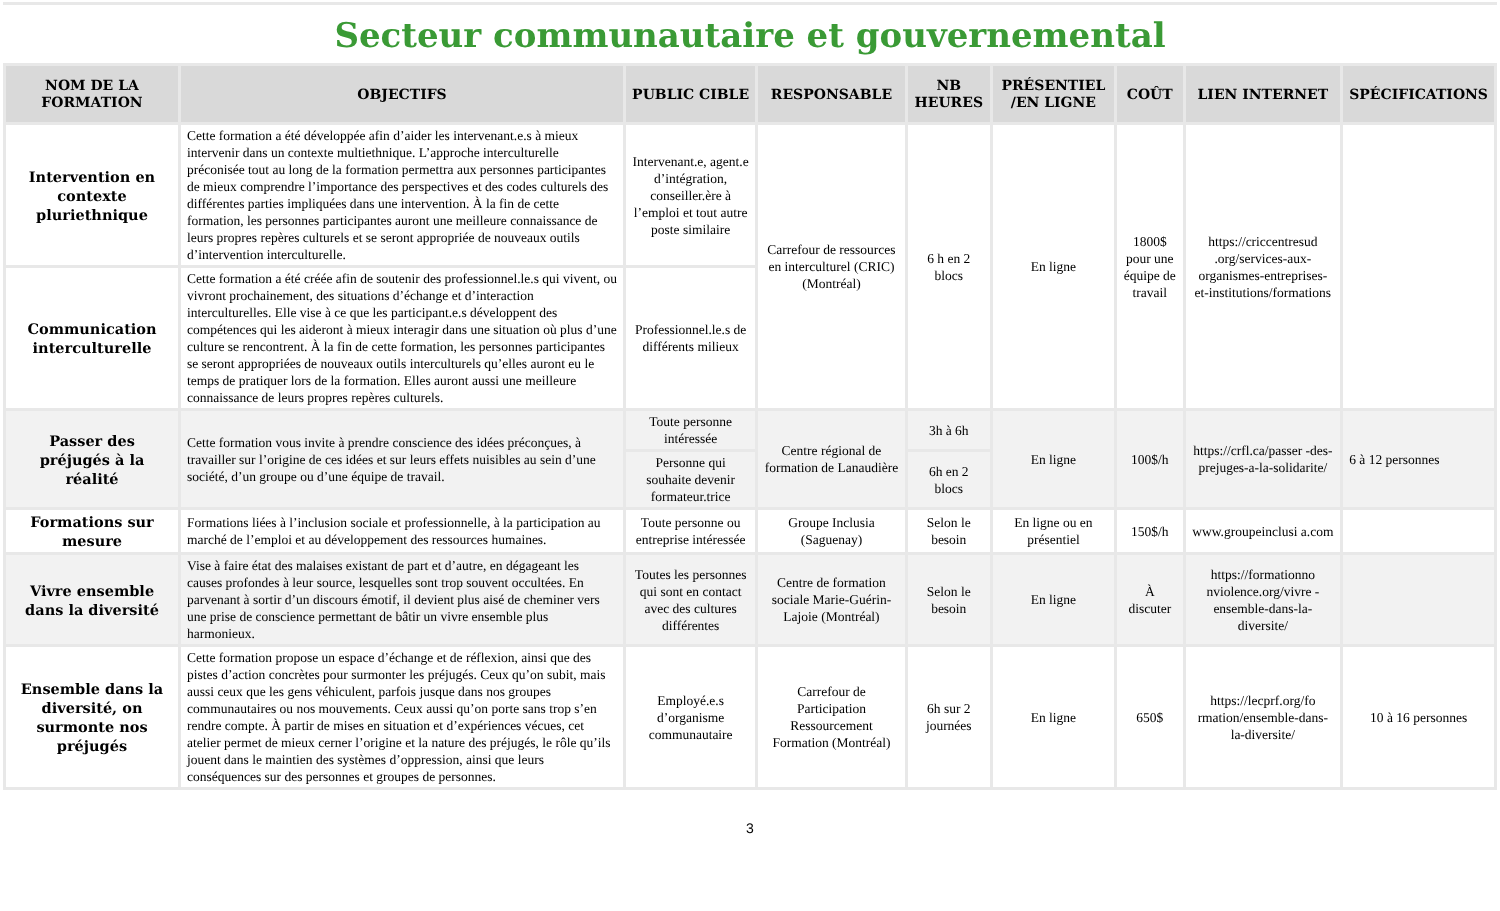Secteur communautaire et gouvernemental
| NOM DE LA FORMATION | OBJECTIFS | PUBLIC CIBLE | RESPONSABLE | NB HEURES | PRÉSENTIEL /EN LIGNE | COÛT | LIEN INTERNET | SPÉCIFICATIONS |
| --- | --- | --- | --- | --- | --- | --- | --- | --- |
| Intervention en contexte pluriethnique | Cette formation a été développée afin d’aider les intervenant.e.s à mieux intervenir dans un contexte multiethnique. L’approche interculturelle préconisée tout au long de la formation permettra aux personnes participantes de mieux comprendre l’importance des perspectives et des codes culturels des différentes parties impliquées dans une intervention. À la fin de cette formation, les personnes participantes auront une meilleure connaissance de leurs propres repères culturels et se seront appropriée de nouveaux outils d’intervention interculturelle. | Intervenant.e, agent.e d’intégration, conseiller.ère à l’emploi et tout autre poste similaire | Carrefour de ressources en interculturel (CRIC) (Montréal) | 6 h en 2 blocs | En ligne | 1800$ pour une équipe de travail | https://criccentresud .org/services-aux-organismes-entreprises-et-institutions/formations | |
| Communication interculturelle | Cette formation a été créée afin de soutenir des professionnel.le.s qui vivent, ou vivront prochainement, des situations d’échange et d’interaction interculturelles. Elle vise à ce que les participant.e.s développent des compétences qui les aideront à mieux interagir dans une situation où plus d’une culture se rencontrent. À la fin de cette formation, les personnes participantes se seront appropriées de nouveaux outils interculturels qu’elles auront eu le temps de pratiquer lors de la formation. Elles auront aussi une meilleure connaissance de leurs propres repères culturels. | Professionnel.le.s de différents milieux | | | | | | |
| Passer des préjugés à la réalité | Cette formation vous invite à prendre conscience des idées préconçues, à travailler sur l’origine de ces idées et sur leurs effets nuisibles au sein d’une société, d’un groupe ou d’une équipe de travail. | Toute personne intéressée | Centre régional de formation de Lanaudière | 3h à 6h | En ligne | 100$/h | https://crfl.ca/passer -des-prejuges-a-la-solidarite/ | 6 à 12 personnes |
| | | Personne qui souhaite devenir formateur.trice | | 6h en 2 blocs | | | | |
| Formations sur mesure | Formations liées à l’inclusion sociale et professionnelle, à la participation au marché de l’emploi et au développement des ressources humaines. | Toute personne ou entreprise intéressée | Groupe Inclusia (Saguenay) | Selon le besoin | En ligne ou en présentiel | 150$/h | www.groupeinclusi a.com | |
| Vivre ensemble dans la diversité | Vise à faire état des malaises existant de part et d’autre, en dégageant les causes profondes à leur source, lesquelles sont trop souvent occultées. En parvenant à sortir d’un discours émotif, il devient plus aisé de cheminer vers une prise de conscience permettant de bâtir un vivre ensemble plus harmonieux. | Toutes les personnes qui sont en contact avec des cultures différentes | Centre de formation sociale Marie-Guérin-Lajoie (Montréal) | Selon le besoin | En ligne | À discuter | https://formationno nviolence.org/vivre -ensemble-dans-la-diversite/ | |
| Ensemble dans la diversité, on surmonte nos préjugés | Cette formation propose un espace d’échange et de réflexion, ainsi que des pistes d’action concrètes pour surmonter les préjugés. Ceux qu’on subit, mais aussi ceux que les gens véhiculent, parfois jusque dans nos groupes communautaires ou nos mouvements. Ceux aussi qu’on porte sans trop s’en rendre compte. À partir de mises en situation et d’expériences vécues, cet atelier permet de mieux cerner l’origine et la nature des préjugés, le rôle qu’ils jouent dans le maintien des systèmes d’oppression, ainsi que leurs conséquences sur des personnes et groupes de personnes. | Employé.e.s d’organisme communautaire | Carrefour de Participation Ressourcement Formation (Montréal) | 6h sur 2 journées | En ligne | 650$ | https://lecprf.org/fo rmation/ensemble-dans-la-diversite/ | 10 à 16 personnes |
3